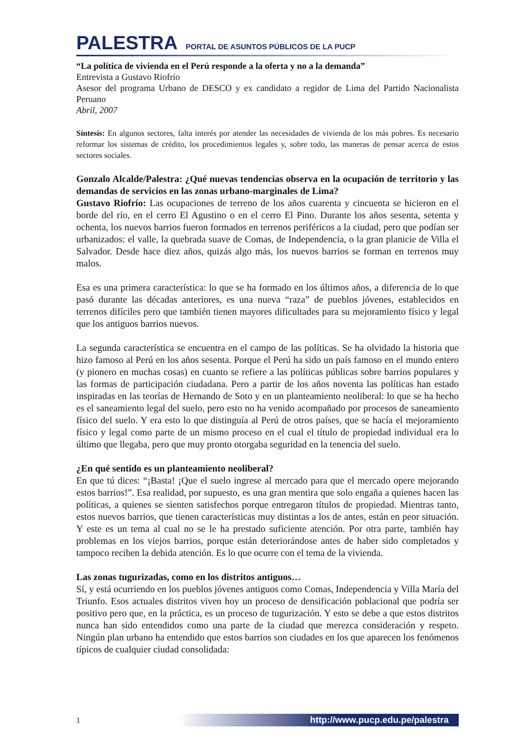PALESTRA PORTAL DE ASUNTOS PÚBLICOS DE LA PUCP
“La política de vivienda en el Perú responde a la oferta y no a la demanda”
Entrevista a Gustavo Riofrío
Asesor del programa Urbano de DESCO y ex candidato a regidor de Lima del Partido Nacionalista Peruano
Abril, 2007
Síntesis: En algunos sectores, falta interés por atender las necesidades de vivienda de los más pobres. Es necesario reformar los sistemas de crédito, los procedimientos legales y, sobre todo, las maneras de pensar acerca de estos sectores sociales.
Gonzalo Alcalde/Palestra: ¿Qué nuevas tendencias observa en la ocupación de territorio y las demandas de servicios en las zonas urbano-marginales de Lima?
Gustavo Riofrío: Las ocupaciones de terreno de los años cuarenta y cincuenta se hicieron en el borde del río, en el cerro El Agustino o en el cerro El Pino. Durante los años sesenta, setenta y ochenta, los nuevos barrios fueron formados en terrenos periféricos a la ciudad, pero que podían ser urbanizados: el valle, la quebrada suave de Comas, de Independencia, o la gran planicie de Villa el Salvador. Desde hace diez años, quizás algo más, los nuevos barrios se forman en terrenos muy malos.
Esa es una primera característica: lo que se ha formado en los últimos años, a diferencia de lo que pasó durante las décadas anteriores, es una nueva “raza” de pueblos jóvenes, establecidos en terrenos difíciles pero que también tienen mayores dificultades para su mejoramiento físico y legal que los antiguos barrios nuevos.
La segunda característica se encuentra en el campo de las políticas. Se ha olvidado la historia que hizo famoso al Perú en los años sesenta. Porque el Perú ha sido un país famoso en el mundo entero (y pionero en muchas cosas) en cuanto se refiere a las políticas públicas sobre barrios populares y las formas de participación ciudadana. Pero a partir de los años noventa las políticas han estado inspiradas en las teorías de Hernando de Soto y en un planteamiento neoliberal: lo que se ha hecho es el saneamiento legal del suelo, pero esto no ha venido acompañado por procesos de saneamiento físico del suelo. Y era esto lo que distinguía al Perú de otros países, que se hacía el mejoramiento físico y legal como parte de un mismo proceso en el cual el título de propiedad individual era lo último que llegaba, pero que muy pronto otorgaba seguridad en la tenencia del suelo.
¿En qué sentido es un planteamiento neoliberal?
En que tú dices: “¡Basta! ¡Que el suelo ingrese al mercado para que el mercado opere mejorando estos barrios!”. Esa realidad, por supuesto, es una gran mentira que solo engaña a quienes hacen las políticas, a quienes se sienten satisfechos porque entregaron títulos de propiedad. Mientras tanto, estos nuevos barrios, que tienen características muy distintas a los de antes, están en peor situación. Y este es un tema al cual no se le ha prestado suficiente atención. Por otra parte, también hay problemas en los viejos barrios, porque están deteriorándose antes de haber sido completados y tampoco reciben la debida atención. Es lo que ocurre con el tema de la vivienda.
Las zonas tugurizadas, como en los distritos antiguos…
Sí, y está ocurriendo en los pueblos jóvenes antiguos como Comas, Independencia y Villa María del Triunfo. Esos actuales distritos viven hoy un proceso de densificación poblacional que podría ser positivo pero que, en la práctica, es un proceso de tugurización. Y esto se debe a que estos distritos nunca han sido entendidos como una parte de la ciudad que merezca consideración y respeto. Ningún plan urbano ha entendido que estos barrios son ciudades en los que aparecen los fenómenos típicos de cualquier ciudad consolidada:
1 http://www.pucp.edu.pe/palestra